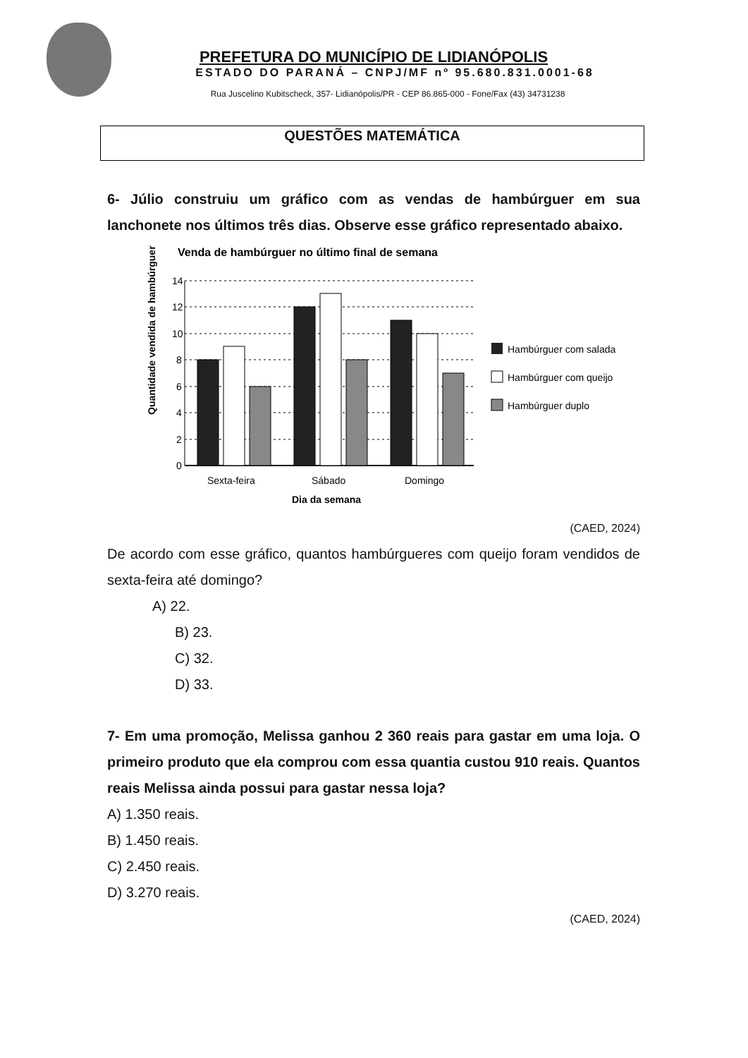PREFETURA DO MUNICÍPIO DE LIDIANÓPOLIS
ESTADO DO PARANÁ – CNPJ/MF nº 95.680.831.0001-68
Rua Juscelino Kubitscheck, 357- Lidianópolis/PR - CEP 86.865-000 - Fone/Fax (43) 34731238
QUESTÕES MATEMÁTICA
6- Júlio construiu um gráfico com as vendas de hambúrguer em sua lanchonete nos últimos três dias. Observe esse gráfico representado abaixo.
Venda de hambúrguer no último final de semana
Quantidade vendida de hambúrguer
14
12
10
8
6
4
2
0
Sexta-feira
Sábado
Domingo
Dia da semana
Hambúrguer com salada
Hambúrguer com queijo
Hambúrguer duplo
(CAED, 2024)
De acordo com esse gráfico, quantos hambúrgueres com queijo foram vendidos de sexta-feira até domingo?
A) 22.
B) 23.
C) 32.
D) 33.
7- Em uma promoção, Melissa ganhou 2 360 reais para gastar em uma loja. O primeiro produto que ela comprou com essa quantia custou 910 reais. Quantos reais Melissa ainda possui para gastar nessa loja?
A) 1.350 reais.
B) 1.450 reais.
C) 2.450 reais.
D) 3.270 reais.
(CAED, 2024)